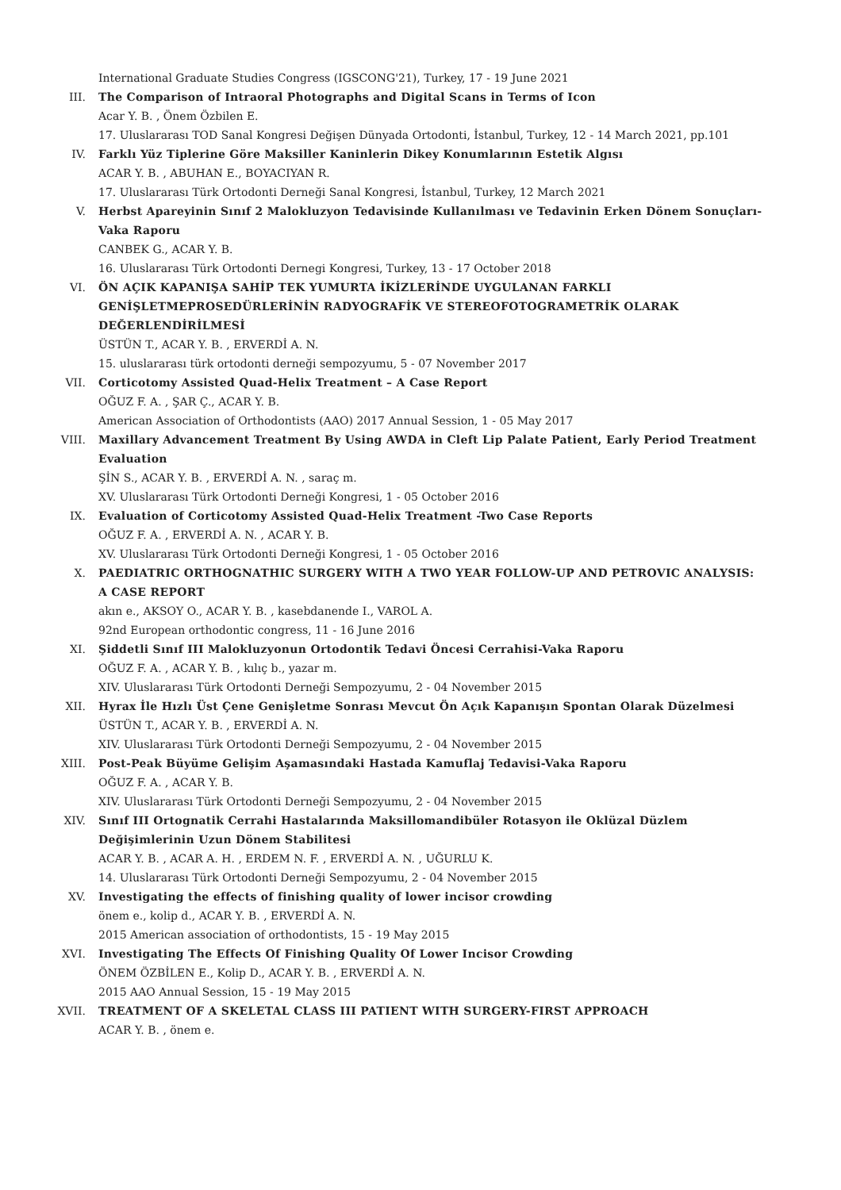International Graduate Studies Congress (IGSCONG'21), Turkey, 17 - 19 June 2021
III. The Comparison of Intraoral Photographs and Digital Scans in Terms of Icon
Acar Y. B. , Önem Özbilen E.
17. Uluslararası TOD Sanal Kongresi Değişen Dünyada Ortodonti, İstanbul, Turkey, 12 - 14 March 2021, pp.101
IV. Farklı Yüz Tiplerine Göre Maksiller Kaninlerin Dikey Konumlarının Estetik Algısı
ACAR Y. B. , ABUHAN E., BOYACIYAN R.
17. Uluslararası Türk Ortodonti Derneği Sanal Kongresi, İstanbul, Turkey, 12 March 2021
V. Herbst Apareyinin Sınıf 2 Malokluzyon Tedavisinde Kullanılması ve Tedavinin Erken Dönem Sonuçları- Vaka Raporu
CANBEK G., ACAR Y. B.
16. Uluslararası Türk Ortodonti Dernegi Kongresi, Turkey, 13 - 17 October 2018
VI. ÖN AÇIK KAPANIŞA SAHİP TEK YUMURTA İKİZLERİNDE UYGULANAN FARKLI GENİŞLETMEPROSEDÜRLERİNİN RADYOGRAFİK VE STEREOFOTOGRAMETRİK OLARAK DEĞERLENDİRİLMESİ
ÜSTÜN T., ACAR Y. B. , ERVERDİ A. N.
15. uluslararası türk ortodonti derneği sempozyumu, 5 - 07 November 2017
VII. Corticotomy Assisted Quad-Helix Treatment – A Case Report
OĞUZ F. A. , ŞAR Ç., ACAR Y. B.
American Association of Orthodontists (AAO) 2017 Annual Session, 1 - 05 May 2017
VIII. Maxillary Advancement Treatment By Using AWDA in Cleft Lip Palate Patient, Early Period Treatment Evaluation
ŞİN S., ACAR Y. B. , ERVERDİ A. N. , saraç m.
XV. Uluslararası Türk Ortodonti Derneği Kongresi, 1 - 05 October 2016
IX. Evaluation of Corticotomy Assisted Quad-Helix Treatment -Two Case Reports
OĞUZ F. A. , ERVERDİ A. N. , ACAR Y. B.
XV. Uluslararası Türk Ortodonti Derneği Kongresi, 1 - 05 October 2016
X. PAEDIATRIC ORTHOGNATHIC SURGERY WITH A TWO YEAR FOLLOW-UP AND PETROVIC ANALYSIS: A CASE REPORT
akın e., AKSOY O., ACAR Y. B. , kasebdanende I., VAROL A.
92nd European orthodontic congress, 11 - 16 June 2016
XI. Şiddetli Sınıf III Malokluzyonun Ortodontik Tedavi Öncesi Cerrahisi-Vaka Raporu
OĞUZ F. A. , ACAR Y. B. , kılıç b., yazar m.
XIV. Uluslararası Türk Ortodonti Derneği Sempozyumu, 2 - 04 November 2015
XII. Hyrax İle Hızlı Üst Çene Genişletme Sonrası Mevcut Ön Açık Kapanışın Spontan Olarak Düzelmesi
ÜSTÜN T., ACAR Y. B. , ERVERDİ A. N.
XIV. Uluslararası Türk Ortodonti Derneği Sempozyumu, 2 - 04 November 2015
XIII. Post-Peak Büyüme Gelişim Aşamasındaki Hastada Kamuflaj Tedavisi-Vaka Raporu
OĞUZ F. A. , ACAR Y. B.
XIV. Uluslararası Türk Ortodonti Derneği Sempozyumu, 2 - 04 November 2015
XIV. Sınıf III Ortognatik Cerrahi Hastalarında Maksillomandibüler Rotasyon ile Oklüzal Düzlem Değişimlerinin Uzun Dönem Stabilitesi
ACAR Y. B. , ACAR A. H. , ERDEM N. F. , ERVERDİ A. N. , UĞURLU K.
14. Uluslararası Türk Ortodonti Derneği Sempozyumu, 2 - 04 November 2015
XV. Investigating the effects of finishing quality of lower incisor crowding
önem e., kolip d., ACAR Y. B. , ERVERDİ A. N.
2015 American association of orthodontists, 15 - 19 May 2015
XVI. Investigating The Effects Of Finishing Quality Of Lower Incisor Crowding
ÖNEM ÖZBİLEN E., Kolip D., ACAR Y. B. , ERVERDİ A. N.
2015 AAO Annual Session, 15 - 19 May 2015
XVII. TREATMENT OF A SKELETAL CLASS III PATIENT WITH SURGERY-FIRST APPROACH
ACAR Y. B. , önem e.